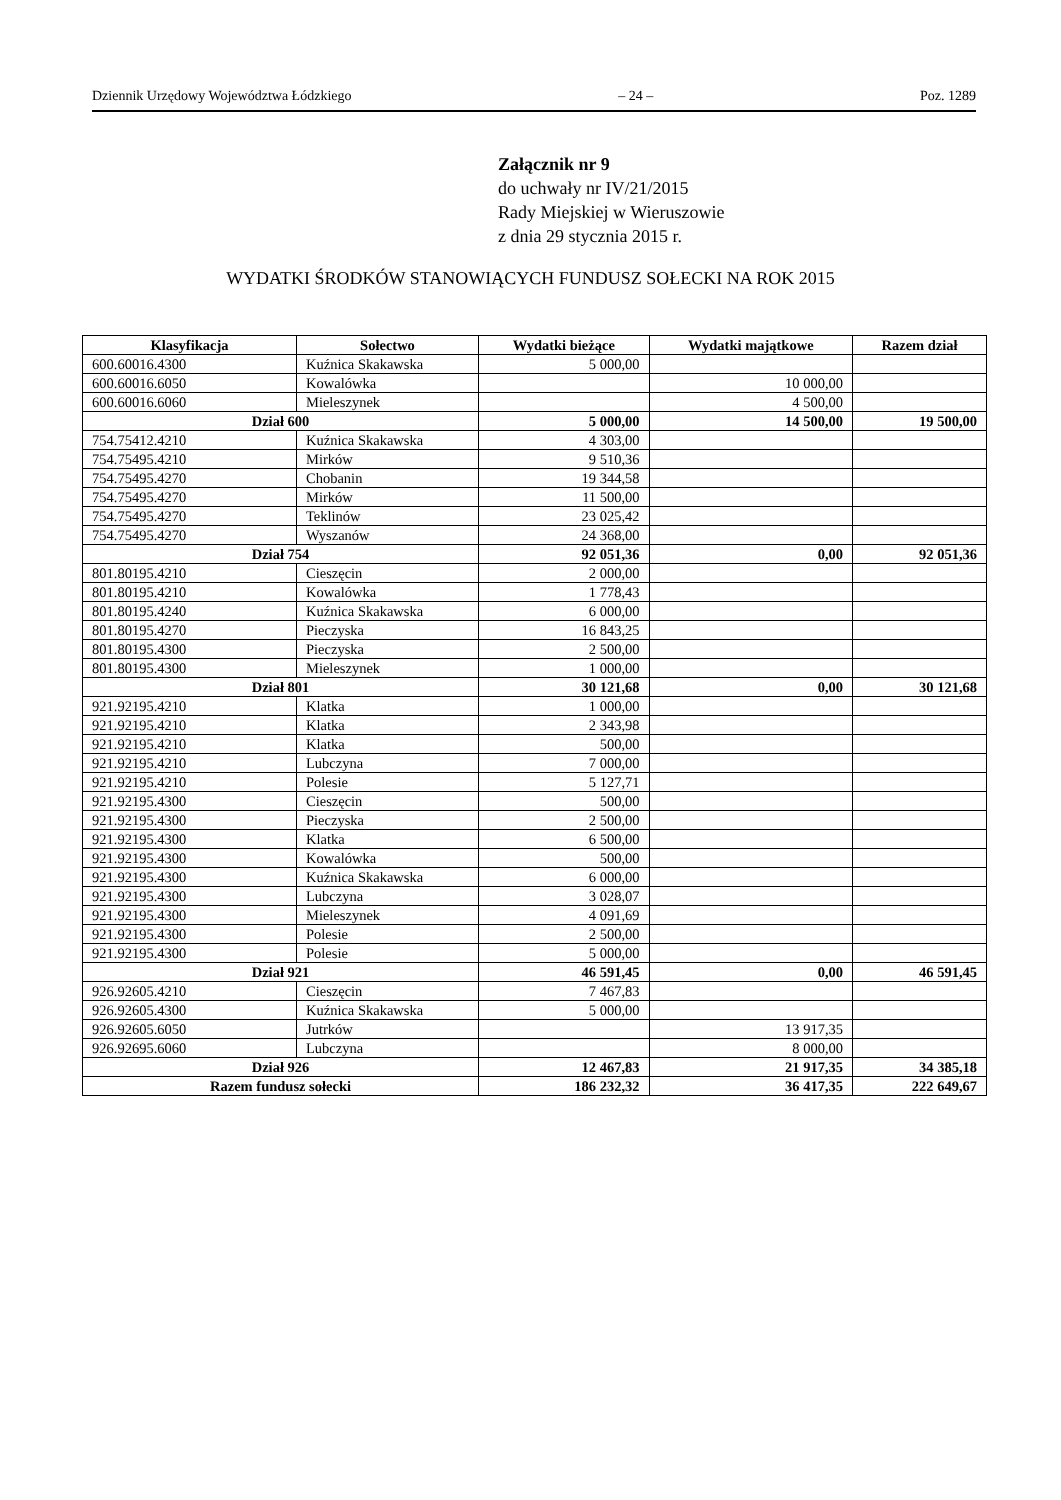Dziennik Urzędowy Województwa Łódzkiego – 24 – Poz. 1289
Załącznik nr 9
do uchwały nr IV/21/2015
Rady Miejskiej w Wieruszowie
z dnia 29 stycznia 2015 r.
WYDATKI ŚRODKÓW STANOWIĄCYCH FUNDUSZ SOŁECKI NA ROK 2015
| Klasyfikacja | Sołectwo | Wydatki bieżące | Wydatki majątkowe | Razem dział |
| --- | --- | --- | --- | --- |
| 600.60016.4300 | Kuźnica Skakawska | 5 000,00 | | |
| 600.60016.6050 | Kowalówka | | 10 000,00 | |
| 600.60016.6060 | Mieleszynek | | 4 500,00 | |
| Dział 600 | | 5 000,00 | 14 500,00 | 19 500,00 |
| 754.75412.4210 | Kuźnica Skakawska | 4 303,00 | | |
| 754.75495.4210 | Mirków | 9 510,36 | | |
| 754.75495.4270 | Chobanin | 19 344,58 | | |
| 754.75495.4270 | Mirków | 11 500,00 | | |
| 754.75495.4270 | Teklinów | 23 025,42 | | |
| 754.75495.4270 | Wyszanów | 24 368,00 | | |
| Dział 754 | | 92 051,36 | 0,00 | 92 051,36 |
| 801.80195.4210 | Cieszęcin | 2 000,00 | | |
| 801.80195.4210 | Kowalówka | 1 778,43 | | |
| 801.80195.4240 | Kuźnica Skakawska | 6 000,00 | | |
| 801.80195.4270 | Pieczyska | 16 843,25 | | |
| 801.80195.4300 | Pieczyska | 2 500,00 | | |
| 801.80195.4300 | Mieleszynek | 1 000,00 | | |
| Dział 801 | | 30 121,68 | 0,00 | 30 121,68 |
| 921.92195.4210 | Klatka | 1 000,00 | | |
| 921.92195.4210 | Klatka | 2 343,98 | | |
| 921.92195.4210 | Klatka | 500,00 | | |
| 921.92195.4210 | Lubczyna | 7 000,00 | | |
| 921.92195.4210 | Polesie | 5 127,71 | | |
| 921.92195.4300 | Cieszęcin | 500,00 | | |
| 921.92195.4300 | Pieczyska | 2 500,00 | | |
| 921.92195.4300 | Klatka | 6 500,00 | | |
| 921.92195.4300 | Kowalówka | 500,00 | | |
| 921.92195.4300 | Kuźnica Skakawska | 6 000,00 | | |
| 921.92195.4300 | Lubczyna | 3 028,07 | | |
| 921.92195.4300 | Mieleszynek | 4 091,69 | | |
| 921.92195.4300 | Polesie | 2 500,00 | | |
| 921.92195.4300 | Polesie | 5 000,00 | | |
| Dział 921 | | 46 591,45 | 0,00 | 46 591,45 |
| 926.92605.4210 | Cieszęcin | 7 467,83 | | |
| 926.92605.4300 | Kuźnica Skakawska | 5 000,00 | | |
| 926.92605.6050 | Jutrków | | 13 917,35 | |
| 926.92695.6060 | Lubczyna | | 8 000,00 | |
| Dział 926 | | 12 467,83 | 21 917,35 | 34 385,18 |
| Razem fundusz sołecki | | 186 232,32 | 36 417,35 | 222 649,67 |